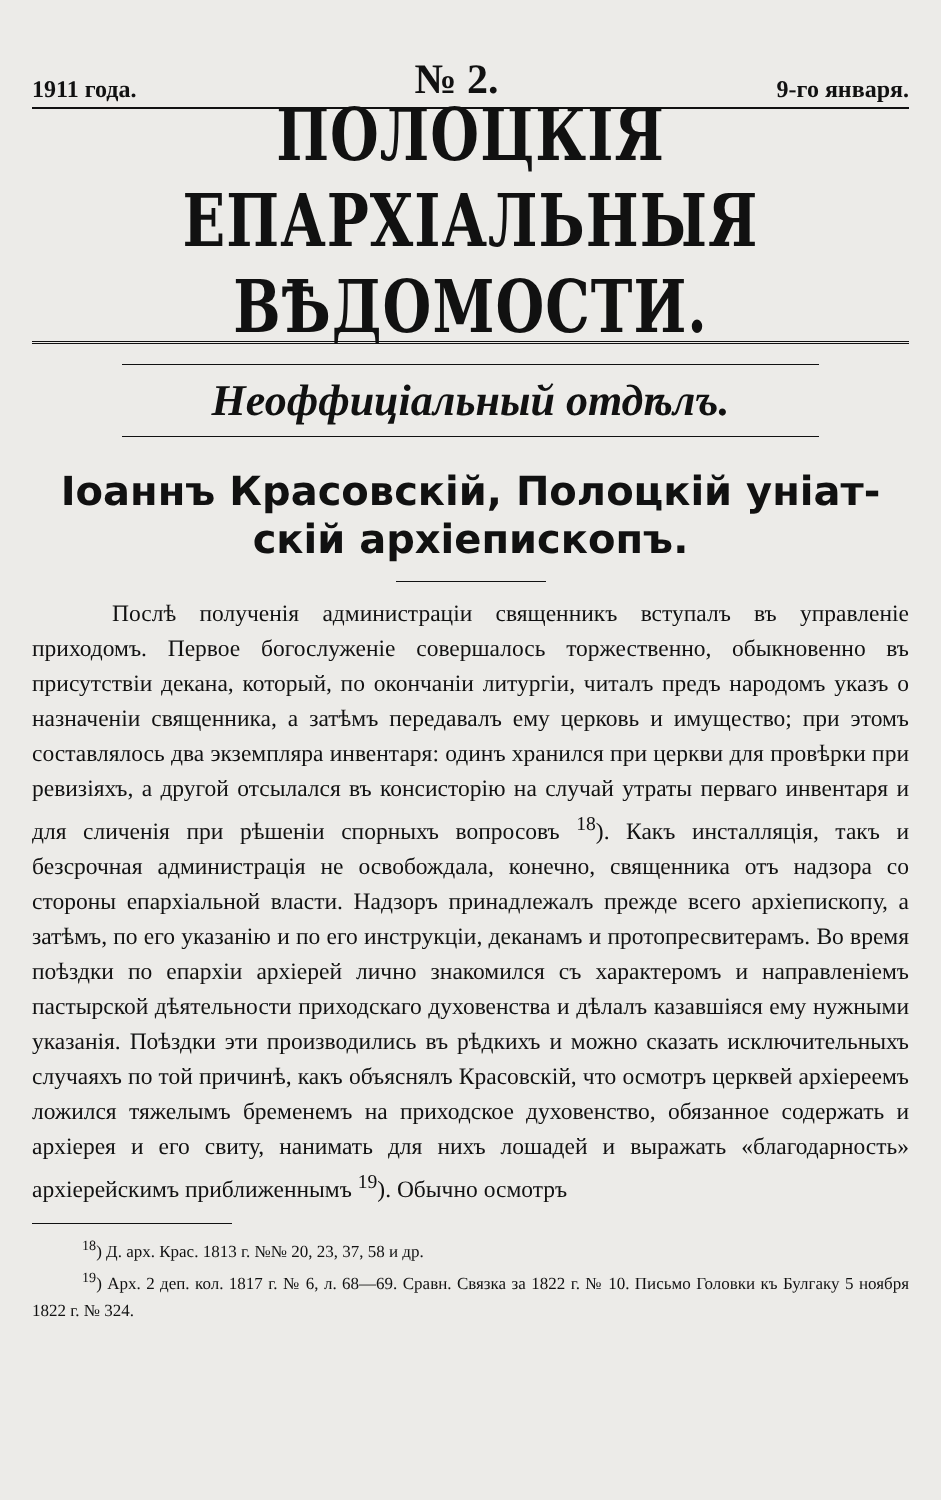1911 года. № 2. 9-го января.
ПОЛОЦКІЯ ЕПАРХІАЛЬНЫЯ ВѢДОМОСТИ.
Неоффиціальный отдѣлъ.
Іоаннъ Красовскій, Полоцкій уніат-
скій архіепископъ.
Послѣ полученія администраціи священникъ вступалъ въ управленіе приходомъ. Первое богослуженіе совершалось торжественно, обыкновенно въ присутствіи декана, который, по окончаніи литургіи, читалъ предъ народомъ указъ о назначеніи священника, а затѣмъ передавалъ ему церковь и имущество; при этомъ составлялось два экземпляра инвентаря: одинъ хранился при церкви для провѣрки при ревизіяхъ, а другой отсылался въ консисторію на случай утраты перваго инвентаря и для сличенія при рѣшеніи спорныхъ вопросовъ <sup>18</sup>). Какъ инсталляція, такъ и безсрочная администрація не освобождала, конечно, священника отъ надзора со стороны епархіальной власти. Надзоръ принадлежалъ прежде всего архіепископу, а затѣмъ, по его указанію и по его инструкціи, деканамъ и протопресвитерамъ. Во время поѣздки по епархіи архіерей лично знакомился съ характеромъ и направленіемъ пастырской дѣятельности приходскаго духовенства и дѣлалъ казавшіяся ему нужными указанія. Поѣздки эти производились въ рѣдкихъ и можно сказать исключительныхъ случаяхъ по той причинѣ, какъ объяснялъ Красовскій, что осмотръ церквей архіереемъ ложился тяжелымъ бременемъ на приходское духовенство, обязанное содержать и архіерея и его свиту, нанимать для нихъ лошадей и выражать «благодарность» архіерейскимъ приближеннымъ <sup>19</sup>). Обычно осмотръ
<sup>18</sup>) Д. арх. Крас. 1813 г. №№ 20, 23, 37, 58 и др.
<sup>19</sup>) Арх. 2 деп. кол. 1817 г. № 6, л. 68—69. Сравн. Связка за 1822 г. № 10. Письмо Головки къ Булгаку 5 ноября 1822 г. № 324.